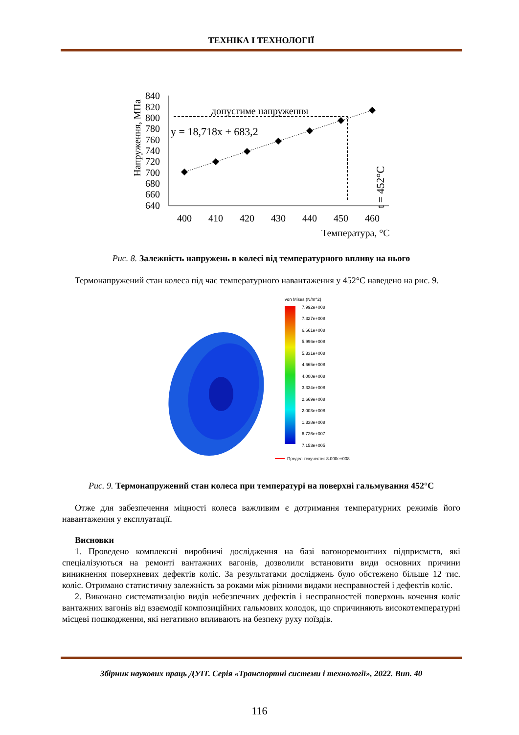ТЕХНІКА І ТЕХНОЛОГІЇ
Напруження, МПа
840
820
800
780
760
740
720
700
680
660
640
400
410
420
430
440
450
460
Температура, °С
допустиме напруження
y = 18,718x + 683,2
t = 452°С
Рис. 8. Залежність напружень в колесі від температурного впливу на нього
Термонапружений стан колеса під час температурного навантаження у 452°С наведено на рис. 9.
von Mises (N/m^2)
7.992e+008
7.327e+008
6.661e+008
5.996e+008
5.331e+008
4.665e+008
4.000e+008
3.334e+008
2.669e+008
2.003e+008
1.338e+008
6.726e+007
7.153e+005
Предел текучести: 8.000e+008
Рис. 9. Термонапружений стан колеса при температурі на поверхні гальмування 452°С
Отже для забезпечення міцності колеса важливим є дотримання температурних режимів його навантаження у експлуатації.
Висновки
1. Проведено комплексні виробничі дослідження на базі вагоноремонтних підприємств, які спеціалізуються на ремонті вантажних вагонів, дозволили встановити види основних причини виникнення поверхневих дефектів коліс. За результатами досліджень було обстежено більше 12 тис. коліс. Отримано статистичну залежність за роками між різними видами несправностей і дефектів коліс.
2. Виконано систематизацію видів небезпечних дефектів і несправностей поверхонь кочення коліс вантажних вагонів від взаємодії композиційних гальмових колодок, що спричиняють високотемпературні місцеві пошкодження, які негативно впливають на безпеку руху поїздів.
Збірник наукових праць ДУІТ. Серія «Транспортні системи і технології», 2022. Вип. 40
116